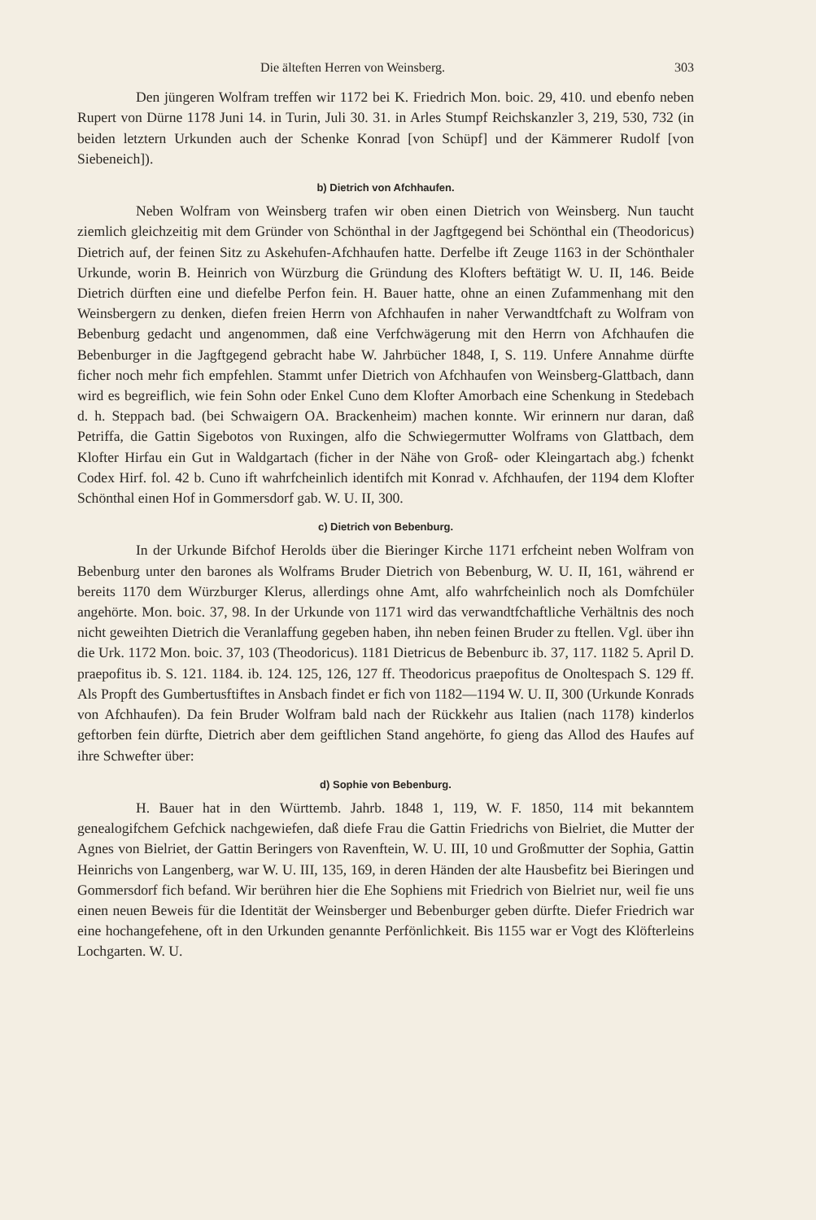Die älteften Herren von Weinsberg. 303
Den jüngeren Wolfram treffen wir 1172 bei K. Friedrich Mon. boic. 29, 410. und ebenfo neben Rupert von Dürne 1178 Juni 14. in Turin, Juli 30. 31. in Arles Stumpf Reichskanzler 3, 219, 530, 732 (in beiden letztern Urkunden auch der Schenke Konrad [von Schüpf] und der Kämmerer Rudolf [von Siebeneich]).
b) Dietrich von Afchhaufen.
Neben Wolfram von Weinsberg trafen wir oben einen Dietrich von Weinsberg. Nun taucht ziemlich gleichzeitig mit dem Gründer von Schönthal in der Jagftgegend bei Schönthal ein (Theodoricus) Dietrich auf, der feinen Sitz zu Askehufen-Afchhaufen hatte. Derfelbe ift Zeuge 1163 in der Schönthaler Urkunde, worin B. Heinrich von Würzburg die Gründung des Klofters beftätigt W. U. II, 146. Beide Dietrich dürften eine und diefelbe Perfon fein. H. Bauer hatte, ohne an einen Zufammenhang mit den Weinsbergern zu denken, diefen freien Herrn von Afchhaufen in naher Verwandtfchaft zu Wolfram von Bebenburg gedacht und angenommen, daß eine Verfchwägerung mit den Herrn von Afchhaufen die Bebenburger in die Jagftgegend gebracht habe W. Jahrbücher 1848, I, S. 119. Unfere Annahme dürfte ficher noch mehr fich empfehlen. Stammt unfer Dietrich von Afchhaufen von Weinsberg-Glattbach, dann wird es begreiflich, wie fein Sohn oder Enkel Cuno dem Klofter Amorbach eine Schenkung in Stedebach d. h. Steppach bad. (bei Schwaigern OA. Brackenheim) machen konnte. Wir erinnern nur daran, daß Petriffa, die Gattin Sigebotos von Ruxingen, alfo die Schwiegermutter Wolframs von Glattbach, dem Klofter Hirfau ein Gut in Waldgartach (ficher in der Nähe von Groß- oder Kleingartach abg.) fchenkt Codex Hirf. fol. 42 b. Cuno ift wahrfcheinlich identifch mit Konrad v. Afchhaufen, der 1194 dem Klofter Schönthal einen Hof in Gommersdorf gab. W. U. II, 300.
c) Dietrich von Bebenburg.
In der Urkunde Bifchof Herolds über die Bieringer Kirche 1171 erfcheint neben Wolfram von Bebenburg unter den barones als Wolframs Bruder Dietrich von Bebenburg, W. U. II, 161, während er bereits 1170 dem Würzburger Klerus, allerdings ohne Amt, alfo wahrfcheinlich noch als Domfchüler angehörte. Mon. boic. 37, 98. In der Urkunde von 1171 wird das verwandtfchaftliche Verhältnis des noch nicht geweihten Dietrich die Veranlaffung gegeben haben, ihn neben feinen Bruder zu ftellen. Vgl. über ihn die Urk. 1172 Mon. boic. 37, 103 (Theodoricus). 1181 Dietricus de Bebenburc ib. 37, 117. 1182 5. April D. praepofitus ib. S. 121. 1184. ib. 124. 125, 126, 127 ff. Theodoricus praepofitus de Onoltespach S. 129 ff. Als Propft des Gumbertusftiftes in Ansbach findet er fich von 1182—1194 W. U. II, 300 (Urkunde Konrads von Afchhaufen). Da fein Bruder Wolfram bald nach der Rückkehr aus Italien (nach 1178) kinderlos geftorben fein dürfte, Dietrich aber dem geiftlichen Stand angehörte, fo gieng das Allod des Haufes auf ihre Schwefter über:
d) Sophie von Bebenburg.
H. Bauer hat in den Württemb. Jahrb. 1848 1, 119, W. F. 1850, 114 mit bekanntem genealogifchem Gefchick nachgewiefen, daß diefe Frau die Gattin Friedrichs von Bielriet, die Mutter der Agnes von Bielriet, der Gattin Beringers von Ravenftein, W. U. III, 10 und Großmutter der Sophia, Gattin Heinrichs von Langenberg, war W. U. III, 135, 169, in deren Händen der alte Hausbefitz bei Bieringen und Gommersdorf fich befand. Wir berühren hier die Ehe Sophiens mit Friedrich von Bielriet nur, weil fie uns einen neuen Beweis für die Identität der Weinsberger und Bebenburger geben dürfte. Diefer Friedrich war eine hochangefehene, oft in den Urkunden genannte Perfönlichkeit. Bis 1155 war er Vogt des Klöfterleins Lochgarten. W. U.